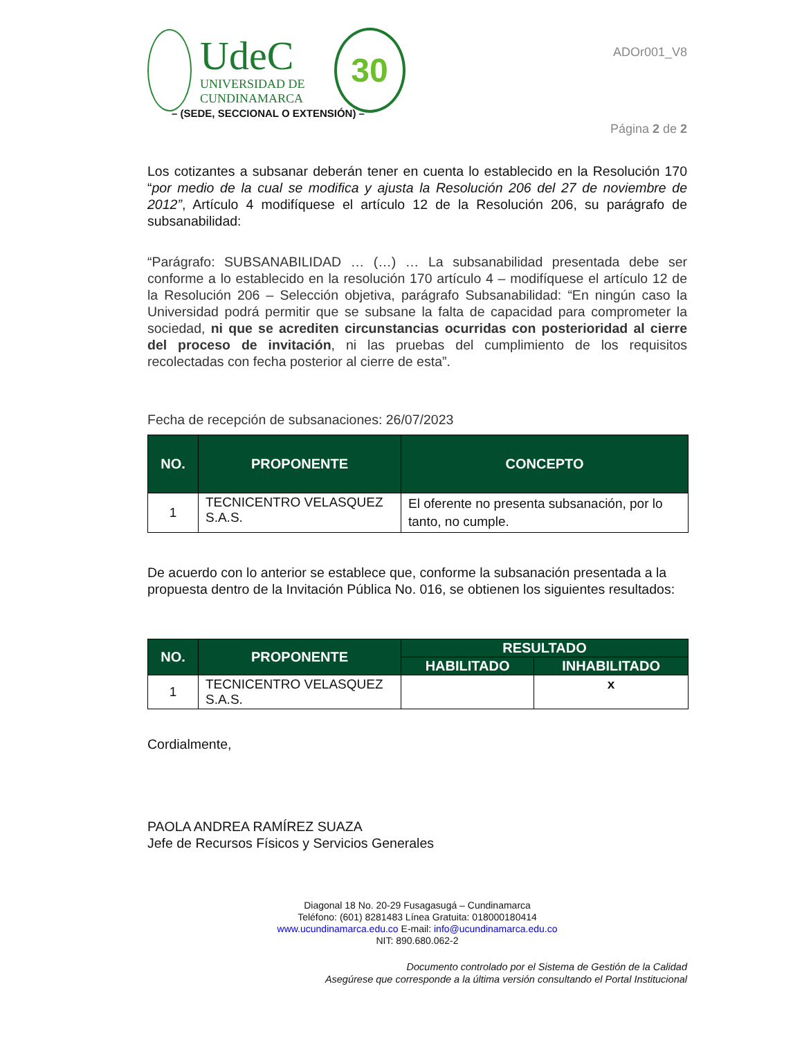UdeC
UNIVERSIDAD DE
CUNDINAMARCA
30
– (SEDE, SECCIONAL O EXTENSIÓN) –
ADOr001_V8
Página 2 de 2
Los cotizantes a subsanar deberán tener en cuenta lo establecido en la Resolución 170 “por medio de la cual se modifica y ajusta la Resolución 206 del 27 de noviembre de 2012”, Artículo 4 modifíquese el artículo 12 de la Resolución 206, su parágrafo de subsanabilidad:
“Parágrafo: SUBSANABILIDAD … (…) … La subsanabilidad presentada debe ser conforme a lo establecido en la resolución 170 artículo 4 – modifíquese el artículo 12 de la Resolución 206 – Selección objetiva, parágrafo Subsanabilidad: “En ningún caso la Universidad podrá permitir que se subsane la falta de capacidad para comprometer la sociedad, ni que se acrediten circunstancias ocurridas con posterioridad al cierre del proceso de invitación, ni las pruebas del cumplimiento de los requisitos recolectadas con fecha posterior al cierre de esta”.
Fecha de recepción de subsanaciones: 26/07/2023
| NO. | PROPONENTE | CONCEPTO |
| --- | --- | --- |
| 1 | TECNICENTRO VELASQUEZ S.A.S. | El oferente no presenta subsanación, por lo tanto, no cumple. |
De acuerdo con lo anterior se establece que, conforme la subsanación presentada a la propuesta dentro de la Invitación Pública No. 016, se obtienen los siguientes resultados:
| NO. | PROPONENTE | RESULTADO | |
| --- | --- | --- | --- |
| | | HABILITADO | INHABILITADO |
| 1 | TECNICENTRO VELASQUEZ S.A.S. | | x |
Cordialmente,
PAOLA ANDREA RAMÍREZ SUAZA
Jefe de Recursos Físicos y Servicios Generales
Diagonal 18 No. 20-29 Fusagasugá – Cundinamarca
Teléfono: (601) 8281483 Línea Gratuita: 018000180414
www.ucundinamarca.edu.co E-mail: info@ucundinamarca.edu.co
NIT: 890.680.062-2
Documento controlado por el Sistema de Gestión de la Calidad
Asegúrese que corresponde a la última versión consultando el Portal Institucional